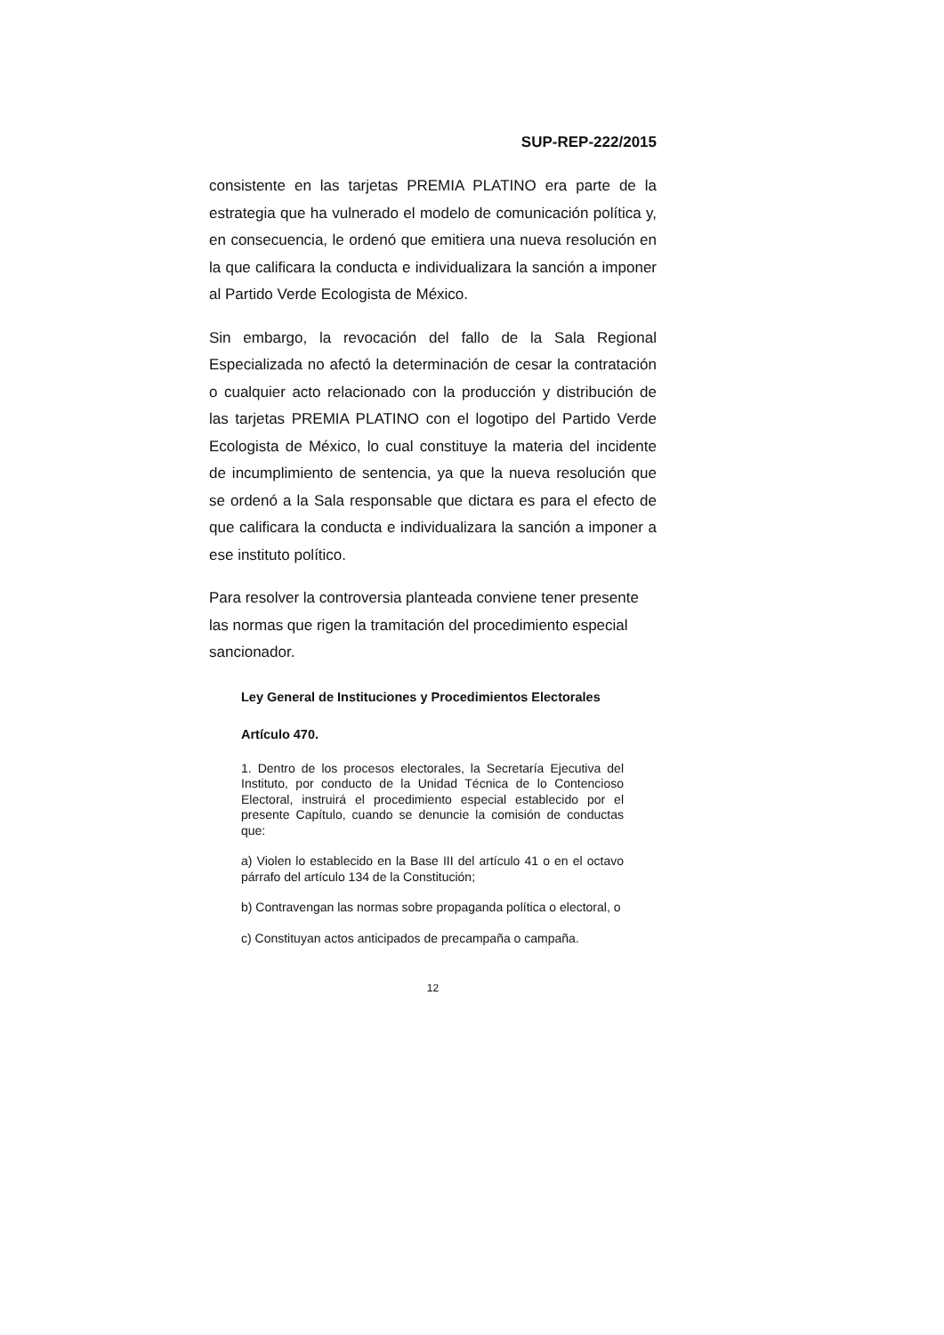SUP-REP-222/2015
consistente en las tarjetas PREMIA PLATINO era parte de la estrategia que ha vulnerado el modelo de comunicación política y, en consecuencia, le ordenó que emitiera una nueva resolución en la que calificara la conducta e individualizara la sanción a imponer al Partido Verde Ecologista de México.
Sin embargo, la revocación del fallo de la Sala Regional Especializada no afectó la determinación de cesar la contratación o cualquier acto relacionado con la producción y distribución de las tarjetas PREMIA PLATINO con el logotipo del Partido Verde Ecologista de México, lo cual constituye la materia del incidente de incumplimiento de sentencia, ya que la nueva resolución que se ordenó a la Sala responsable que dictara es para el efecto de que calificara la conducta e individualizara la sanción a imponer a ese instituto político.
Para resolver la controversia planteada conviene tener presente las normas que rigen la tramitación del procedimiento especial sancionador.
Ley General de Instituciones y Procedimientos Electorales
Artículo 470.
1. Dentro de los procesos electorales, la Secretaría Ejecutiva del Instituto, por conducto de la Unidad Técnica de lo Contencioso Electoral, instruirá el procedimiento especial establecido por el presente Capítulo, cuando se denuncie la comisión de conductas que:
a) Violen lo establecido en la Base III del artículo 41 o en el octavo párrafo del artículo 134 de la Constitución;
b) Contravengan las normas sobre propaganda política o electoral, o
c) Constituyan actos anticipados de precampaña o campaña.
12